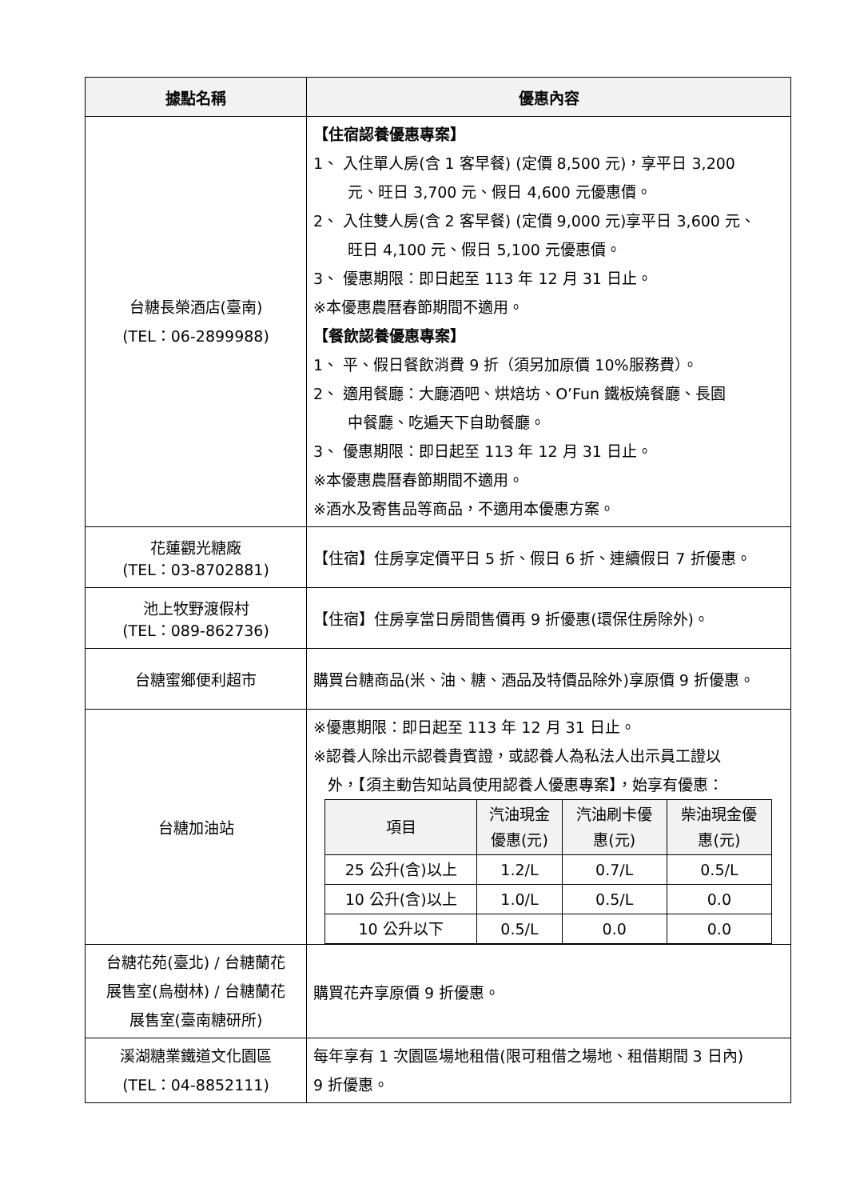| 據點名稱 | 優惠內容 |
| --- | --- |
| 台糖長榮酒店(臺南) (TEL：06-2899988) | 【住宿認養優惠專案】 1、 入住單人房(含 1 客早餐) (定價 8,500 元)，享平日 3,200 元、旺日 3,700 元、假日 4,600 元優惠價。 2、 入住雙人房(含 2 客早餐) (定價 9,000 元)享平日 3,600 元、 旺日 4,100 元、假日 5,100 元優惠價。 3、 優惠期限：即日起至 113 年 12 月 31 日止。 ※本優惠農曆春節期間不適用。 【餐飲認養優惠專案】 1、 平、假日餐飲消費 9 折（須另加原價 10%服務費）。 2、 適用餐廳：大廳酒吧、烘焙坊、O’Fun 鐵板燒餐廳、長園 中餐廳、吃遍天下自助餐廳。 3、 優惠期限：即日起至 113 年 12 月 31 日止。 ※本優惠農曆春節期間不適用。 ※酒水及寄售品等商品，不適用本優惠方案。 |
| 花蓮觀光糖廠 (TEL：03-8702881) | 【住宿】住房享定價平日 5 折、假日 6 折、連續假日 7 折優惠。 |
| 池上牧野渡假村 (TEL：089-862736) | 【住宿】住房享當日房間售價再 9 折優惠(環保住房除外)。 |
| 台糖蜜鄉便利超市 | 購買台糖商品(米、油、糖、酒品及特價品除外)享原價 9 折優惠。 |
| 台糖加油站 | ※優惠期限：即日起至 113 年 12 月 31 日止。 ※認養人除出示認養貴賓證，或認養人為私法人出示員工證以 外，【須主動告知站員使用認養人優惠專案】，始享有優惠： / 項目 / 汽油現金 優惠(元) / 汽油刷卡優 惠(元) / 柴油現金優 惠(元) / / --- / --- / --- / --- / / 25 公升(含)以上 / 1.2/L / 0.7/L / 0.5/L / / 10 公升(含)以上 / 1.0/L / 0.5/L / 0.0 / / 10 公升以下 / 0.5/L / 0.0 / 0.0 / |
| 台糖花苑(臺北) / 台糖蘭花 展售室(烏樹林) / 台糖蘭花 展售室(臺南糖研所) | 購買花卉享原價 9 折優惠。 |
| 溪湖糖業鐵道文化園區 (TEL：04-8852111) | 每年享有 1 次園區場地租借(限可租借之場地、租借期間 3 日內) 9 折優惠。 |